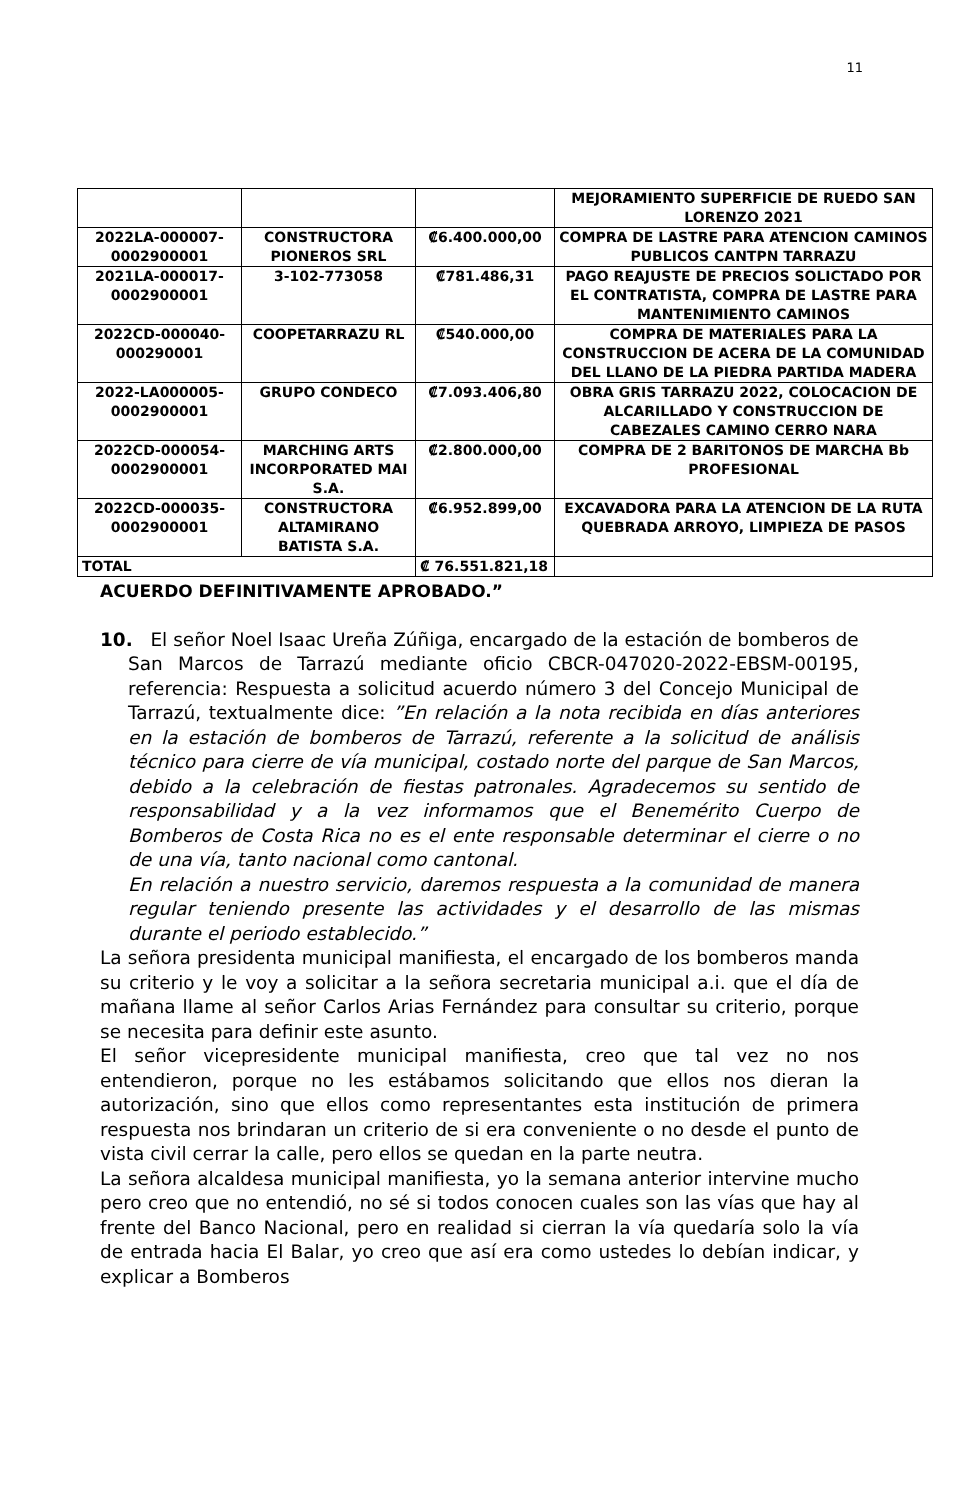11
| | | | MEJORAMIENTO SUPERFICIE DE RUEDO SAN LORENZO 2021 |
| 2022LA-000007-0002900001 | CONSTRUCTORA PIONEROS SRL | ₡6.400.000,00 | COMPRA DE LASTRE PARA ATENCION CAMINOS PUBLICOS CANTPN TARRAZU |
| 2021LA-000017-0002900001 | 3-102-773058 | ₡781.486,31 | PAGO REAJUSTE DE PRECIOS SOLICTADO POR EL CONTRATISTA, COMPRA DE LASTRE PARA MANTENIMIENTO CAMINOS |
| 2022CD-000040-000290001 | COOPETARRAZU RL | ₡540.000,00 | COMPRA DE MATERIALES PARA LA CONSTRUCCION DE ACERA DE LA COMUNIDAD DEL LLANO DE LA PIEDRA PARTIDA MADERA |
| 2022-LA000005-0002900001 | GRUPO CONDECO | ₡7.093.406,80 | OBRA GRIS TARRAZU 2022, COLOCACION DE ALCARILLADO Y CONSTRUCCION DE CABEZALES CAMINO CERRO NARA |
| 2022CD-000054-0002900001 | MARCHING ARTS INCORPORATED MAI S.A. | ₡2.800.000,00 | COMPRA DE 2 BARITONOS DE MARCHA Bb PROFESIONAL |
| 2022CD-000035-0002900001 | CONSTRUCTORA ALTAMIRANO BATISTA S.A. | ₡6.952.899,00 | EXCAVADORA PARA LA ATENCION DE LA RUTA QUEBRADA ARROYO, LIMPIEZA DE PASOS |
| TOTAL | | ₡ 76.551.821,18 | |
ACUERDO DEFINITIVAMENTE APROBADO.”
10. El señor Noel Isaac Ureña Zúñiga, encargado de la estación de bomberos de
San Marcos de Tarrazú mediante oficio CBCR-047020-2022-EBSM-00195, referencia: Respuesta a solicitud acuerdo número 3 del Concejo Municipal de Tarrazú, textualmente dice: ”En relación a la nota recibida en días anteriores en la estación de bomberos de Tarrazú, referente a la solicitud de análisis técnico para cierre de vía municipal, costado norte del parque de San Marcos, debido a la celebración de fiestas patronales. Agradecemos su sentido de responsabilidad y a la vez informamos que el Benemérito Cuerpo de Bomberos de Costa Rica no es el ente responsable determinar el cierre o no de una vía, tanto nacional como cantonal.
En relación a nuestro servicio, daremos respuesta a la comunidad de manera regular teniendo presente las actividades y el desarrollo de las mismas durante el periodo establecido.”
La señora presidenta municipal manifiesta, el encargado de los bomberos manda su criterio y le voy a solicitar a la señora secretaria municipal a.i. que el día de mañana llame al señor Carlos Arias Fernández para consultar su criterio, porque se necesita para definir este asunto.
El señor vicepresidente municipal manifiesta, creo que tal vez no nos entendieron, porque no les estábamos solicitando que ellos nos dieran la autorización, sino que ellos como representantes esta institución de primera respuesta nos brindaran un criterio de si era conveniente o no desde el punto de vista civil cerrar la calle, pero ellos se quedan en la parte neutra.
La señora alcaldesa municipal manifiesta, yo la semana anterior intervine mucho pero creo que no entendió, no sé si todos conocen cuales son las vías que hay al frente del Banco Nacional, pero en realidad si cierran la vía quedaría solo la vía de entrada hacia El Balar, yo creo que así era como ustedes lo debían indicar, y explicar a Bomberos